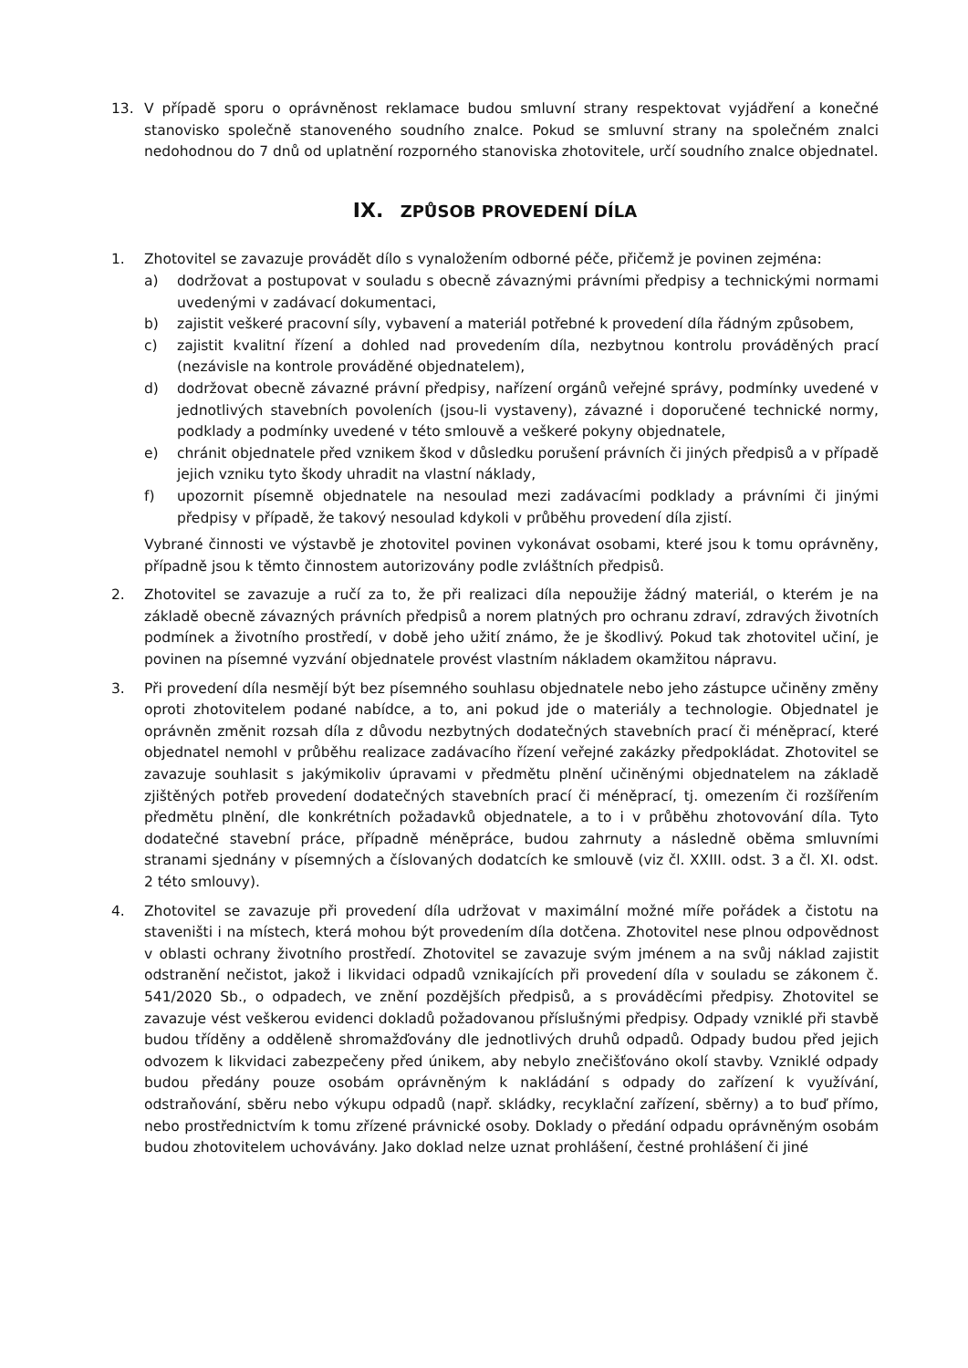13. V případě sporu o oprávněnost reklamace budou smluvní strany respektovat vyjádření a konečné stanovisko společně stanoveného soudního znalce. Pokud se smluvní strany na společném znalci nedohodnou do 7 dnů od uplatnění rozporného stanoviska zhotovitele, určí soudního znalce objednatel.
IX. ZPŮSOB PROVEDENÍ DÍLA
1. Zhotovitel se zavazuje provádět dílo s vynaložením odborné péče, přičemž je povinen zejména:
a) dodržovat a postupovat v souladu s obecně závaznými právními předpisy a technickými normami uvedenými v zadávací dokumentaci,
b) zajistit veškeré pracovní síly, vybavení a materiál potřebné k provedení díla řádným způsobem,
c) zajistit kvalitní řízení a dohled nad provedením díla, nezbytnou kontrolu prováděných prací (nezávisle na kontrole prováděné objednatelem),
d) dodržovat obecně závazné právní předpisy, nařízení orgánů veřejné správy, podmínky uvedené v jednotlivých stavebních povoleních (jsou-li vystaveny), závazné i doporučené technické normy, podklady a podmínky uvedené v této smlouvě a veškeré pokyny objednatele,
e) chránit objednatele před vznikem škod v důsledku porušení právních či jiných předpisů a v případě jejich vzniku tyto škody uhradit na vlastní náklady,
f) upozornit písemně objednatele na nesoulad mezi zadávacími podklady a právními či jinými předpisy v případě, že takový nesoulad kdykoli v průběhu provedení díla zjistí.
Vybrané činnosti ve výstavbě je zhotovitel povinen vykonávat osobami, které jsou k tomu oprávněny, případně jsou k těmto činnostem autorizovány podle zvláštních předpisů.
2. Zhotovitel se zavazuje a ručí za to, že při realizaci díla nepoužije žádný materiál, o kterém je na základě obecně závazných právních předpisů a norem platných pro ochranu zdraví, zdravých životních podmínek a životního prostředí, v době jeho užití známo, že je škodlivý. Pokud tak zhotovitel učiní, je povinen na písemné vyzvání objednatele provést vlastním nákladem okamžitou nápravu.
3. Při provedení díla nesmějí být bez písemného souhlasu objednatele nebo jeho zástupce učiněny změny oproti zhotovitelem podané nabídce, a to, ani pokud jde o materiály a technologie. Objednatel je oprávněn změnit rozsah díla z důvodu nezbytných dodatečných stavebních prací či méněprací, které objednatel nemohl v průběhu realizace zadávacího řízení veřejné zakázky předpokládat. Zhotovitel se zavazuje souhlasit s jakýmikoliv úpravami v předmětu plnění učiněnými objednatelem na základě zjištěných potřeb provedení dodatečných stavebních prací či méněprací, tj. omezením či rozšířením předmětu plnění, dle konkrétních požadavků objednatele, a to i v průběhu zhotovování díla. Tyto dodatečné stavební práce, případně méněpráce, budou zahrnuty a následně oběma smluvními stranami sjednány v písemných a číslovaných dodatcích ke smlouvě (viz čl. XXIII. odst. 3 a čl. XI. odst. 2 této smlouvy).
4. Zhotovitel se zavazuje při provedení díla udržovat v maximální možné míře pořádek a čistotu na staveništi i na místech, která mohou být provedením díla dotčena. Zhotovitel nese plnou odpovědnost v oblasti ochrany životního prostředí. Zhotovitel se zavazuje svým jménem a na svůj náklad zajistit odstranění nečistot, jakož i likvidaci odpadů vznikajících při provedení díla v souladu se zákonem č. 541/2020 Sb., o odpadech, ve znění pozdějších předpisů, a s prováděcími předpisy. Zhotovitel se zavazuje vést veškerou evidenci dokladů požadovanou příslušnými předpisy. Odpady vzniklé při stavbě budou tříděny a odděleně shromažďovány dle jednotlivých druhů odpadů. Odpady budou před jejich odvozem k likvidaci zabezpečeny před únikem, aby nebylo znečišťováno okolí stavby. Vzniklé odpady budou předány pouze osobám oprávněným k nakládání s odpady do zařízení k využívání, odstraňování, sběru nebo výkupu odpadů (např. skládky, recyklační zařízení, sběrny) a to buď přímo, nebo prostřednictvím k tomu zřízené právnické osoby. Doklady o předání odpadu oprávněným osobám budou zhotovitelem uchovávány. Jako doklad nelze uznat prohlášení, čestné prohlášení či jiné